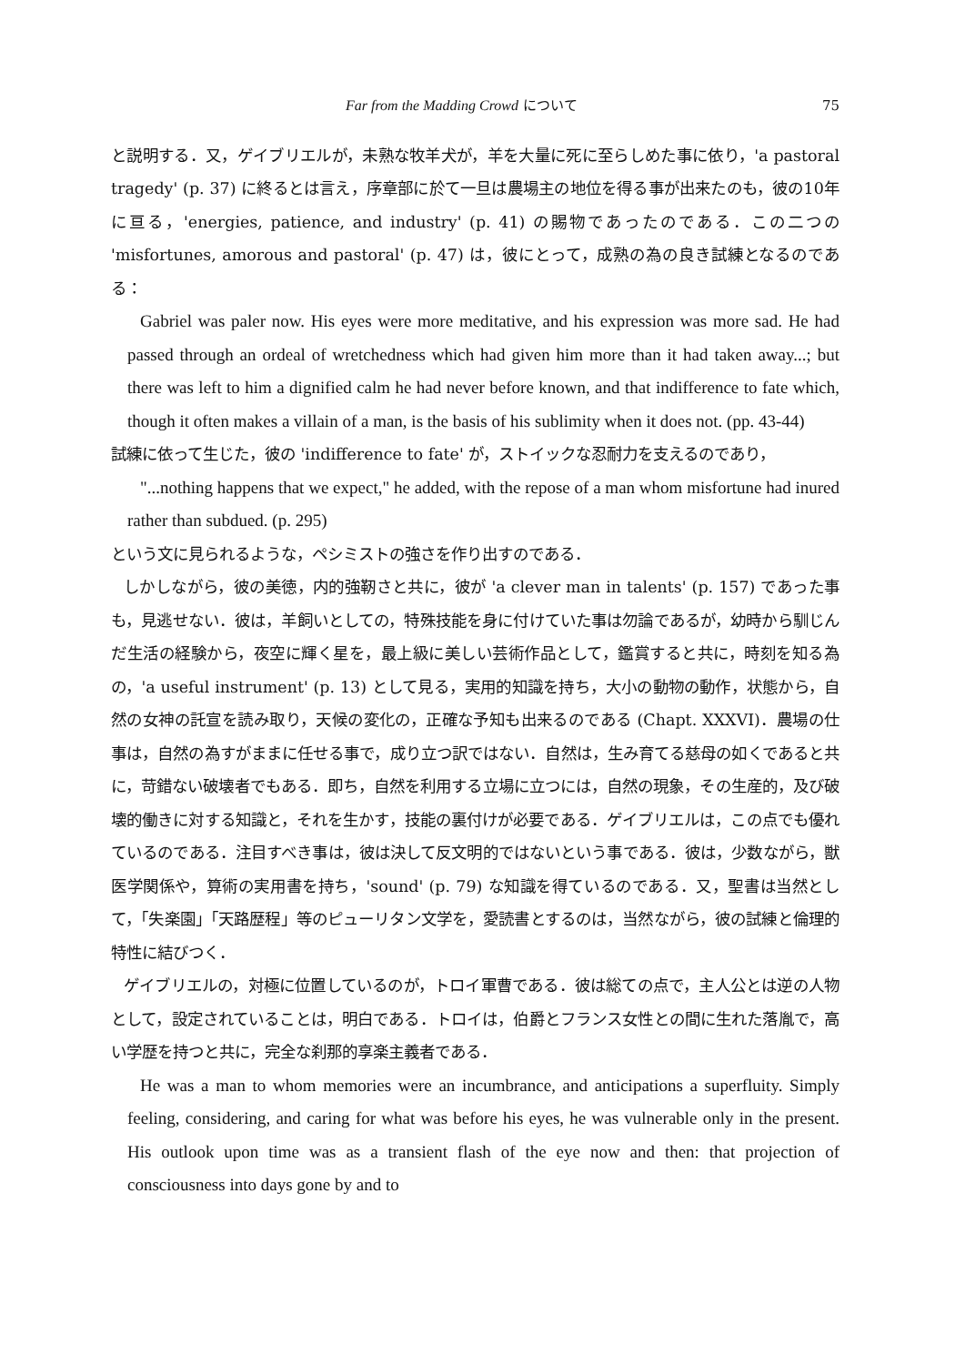Far from the Madding Crowd について 75
と説明する．又，ゲイブリエルが，未熟な牧羊犬が，羊を大量に死に至らしめた事に依り，'a pastoral tragedy' (p. 37) に終るとは言え，序章部に於て一旦は農場主の地位を得る事が出来たのも，彼の10年に亘る，'energies, patience, and industry' (p. 41) の賜物であったのである．この二つの 'misfortunes, amorous and pastoral' (p. 47) は，彼にとって，成熟の為の良き試練となるのである：
Gabriel was paler now. His eyes were more meditative, and his expression was more sad. He had passed through an ordeal of wretchedness which had given him more than it had taken away...; but there was left to him a dignified calm he had never before known, and that indifference to fate which, though it often makes a villain of a man, is the basis of his sublimity when it does not. (pp. 43-44)
試練に依って生じた，彼の 'indifference to fate' が，ストイックな忍耐力を支えるのであり，
"...nothing happens that we expect," he added, with the repose of a man whom misfortune had inured rather than subdued. (p. 295)
という文に見られるような，ペシミストの強さを作り出すのである．
しかしながら，彼の美徳，内的強靭さと共に，彼が 'a clever man in talents' (p. 157) であった事も，見逃せない．彼は，羊飼いとしての，特殊技能を身に付けていた事は勿論であるが，幼時から馴じんだ生活の経験から，夜空に輝く星を，最上級に美しい芸術作品として，鑑賞すると共に，時刻を知る為の，'a useful instrument' (p. 13) として見る，実用的知識を持ち，大小の動物の動作，状態から，自然の女神の託宣を読み取り，天候の変化の，正確な予知も出来るのである (Chapt. XXXVI)．農場の仕事は，自然の為すがままに任せる事で，成り立つ訳ではない．自然は，生み育てる慈母の如くであると共に，苛錯ない破壊者でもある．即ち，自然を利用する立場に立つには，自然の現象，その生産的，及び破壊的働きに対する知識と，それを生かす，技能の裏付けが必要である．ゲイブリエルは，この点でも優れているのである．注目すべき事は，彼は決して反文明的ではないという事である．彼は，少数ながら，獣医学関係や，算術の実用書を持ち，'sound' (p. 79) な知識を得ているのである．又，聖書は当然として，「失楽園」「天路歴程」等のピューリタン文学を，愛読書とするのは，当然ながら，彼の試練と倫理的特性に結びつく．
ゲイブリエルの，対極に位置しているのが，トロイ軍曹である．彼は総ての点で，主人公とは逆の人物として，設定されていることは，明白である．トロイは，伯爵とフランス女性との間に生れた落胤で，高い学歴を持つと共に，完全な刹那的享楽主義者である．
He was a man to whom memories were an incumbrance, and anticipations a superfluity. Simply feeling, considering, and caring for what was before his eyes, he was vulnerable only in the present. His outlook upon time was as a transient flash of the eye now and then: that projection of consciousness into days gone by and to